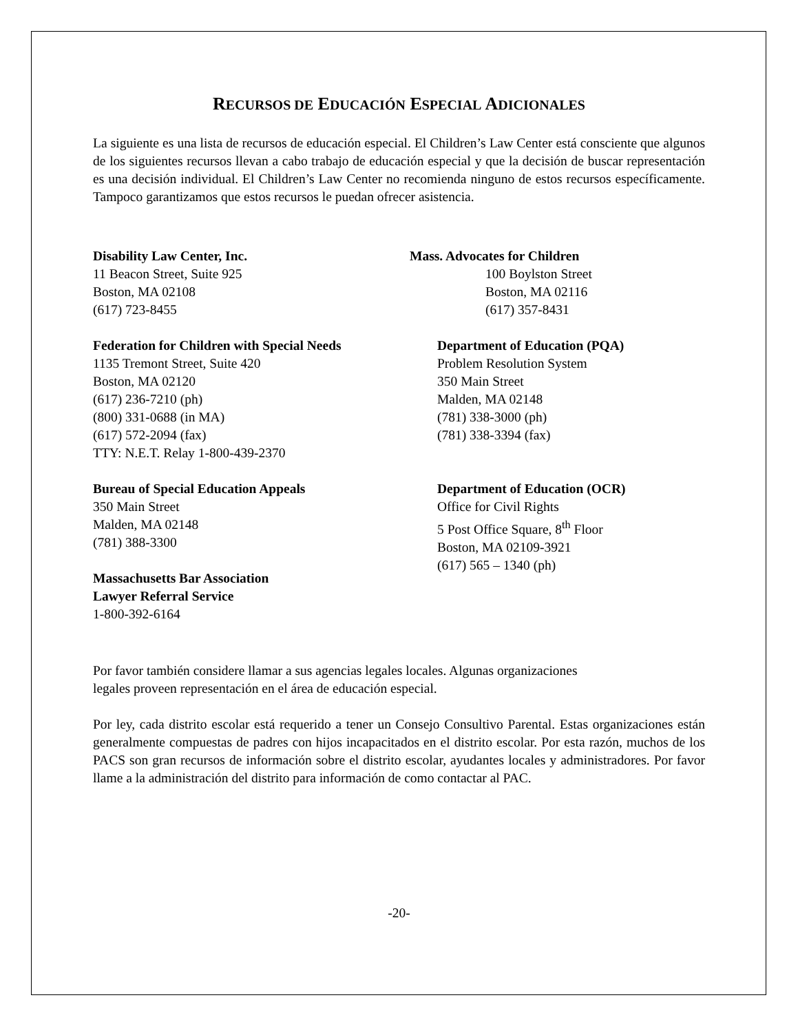RECURSOS DE EDUCACIÓN ESPECIAL ADICIONALES
La siguiente es una lista de recursos de educación especial. El Children’s Law Center está consciente que algunos de los siguientes recursos llevan a cabo trabajo de educación especial y que la decisión de buscar representación es una decisión individual. El Children’s Law Center no recomienda ninguno de estos recursos específicamente. Tampoco garantizamos que estos recursos le puedan ofrecer asistencia.
Disability Law Center, Inc.
11 Beacon Street, Suite 925
Boston, MA 02108
(617) 723-8455
Mass. Advocates for Children
100 Boylston Street
Boston, MA 02116
(617) 357-8431
Federation for Children with Special Needs
1135 Tremont Street, Suite 420
Boston, MA 02120
(617) 236-7210 (ph)
(800) 331-0688 (in MA)
(617) 572-2094 (fax)
TTY: N.E.T. Relay 1-800-439-2370
Department of Education (PQA)
Problem Resolution System
350 Main Street
Malden, MA 02148
(781) 338-3000 (ph)
(781) 338-3394 (fax)
Bureau of Special Education Appeals
350 Main Street
Malden, MA 02148
(781) 388-3300
Massachusetts Bar Association
Lawyer Referral Service
1-800-392-6164
Department of Education (OCR)
Office for Civil Rights
5 Post Office Square, 8<sup>th</sup> Floor
Boston, MA 02109-3921
(617) 565 – 1340 (ph)
Por favor también considere llamar a sus agencias legales locales. Algunas organizaciones
legales proveen representación en el área de educación especial.
Por ley, cada distrito escolar está requerido a tener un Consejo Consultivo Parental. Estas organizaciones están generalmente compuestas de padres con hijos incapacitados en el distrito escolar. Por esta razón, muchos de los PACS son gran recursos de información sobre el distrito escolar, ayudantes locales y administradores. Por favor llame a la administración del distrito para información de como contactar al PAC.
-20-